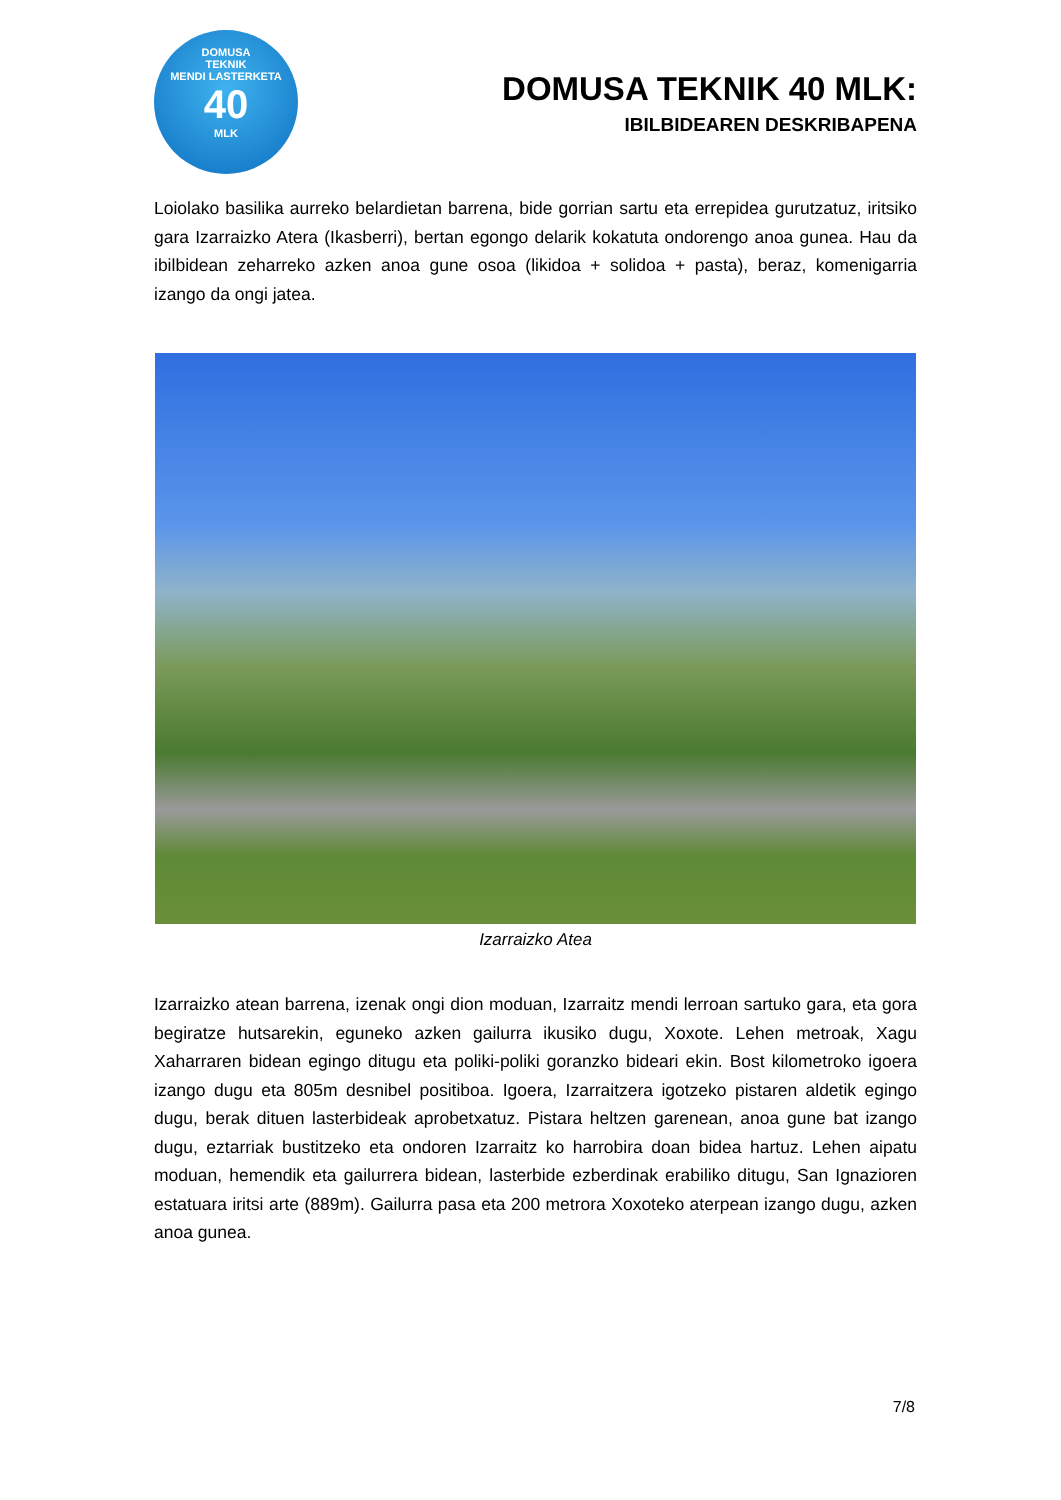DOMUSA
TEKNIK
MENDI LASTERKETA
40
MLK
DOMUSA TEKNIK 40 MLK:
IBILBIDEAREN DESKRIBAPENA
Loiolako basilika aurreko belardietan barrena, bide gorrian sartu eta errepidea gurutzatuz, iritsiko gara Izarraizko Atera (Ikasberri), bertan egongo delarik kokatuta ondorengo anoa gunea. Hau da ibilbidean zeharreko azken anoa gune osoa (likidoa + solidoa + pasta), beraz, komenigarria izango da ongi jatea.
Izarraizko Atea
Izarraizko atean barrena, izenak ongi dion moduan, Izarraitz mendi lerroan sartuko gara, eta gora begiratze hutsarekin, eguneko azken gailurra ikusiko dugu, Xoxote. Lehen metroak, Xagu Xaharraren bidean egingo ditugu eta poliki-poliki goranzko bideari ekin. Bost kilometroko igoera izango dugu eta 805m desnibel positiboa. Igoera, Izarraitzera igotzeko pistaren aldetik egingo dugu, berak dituen lasterbideak aprobetxatuz. Pistara heltzen garenean, anoa gune bat izango dugu, eztarriak bustitzeko eta ondoren Izarraitz ko harrobira doan bidea hartuz. Lehen aipatu moduan, hemendik eta gailurrera bidean, lasterbide ezberdinak erabiliko ditugu, San Ignazioren estatuara iritsi arte (889m). Gailurra pasa eta 200 metrora Xoxoteko aterpean izango dugu, azken anoa gunea.
7/8